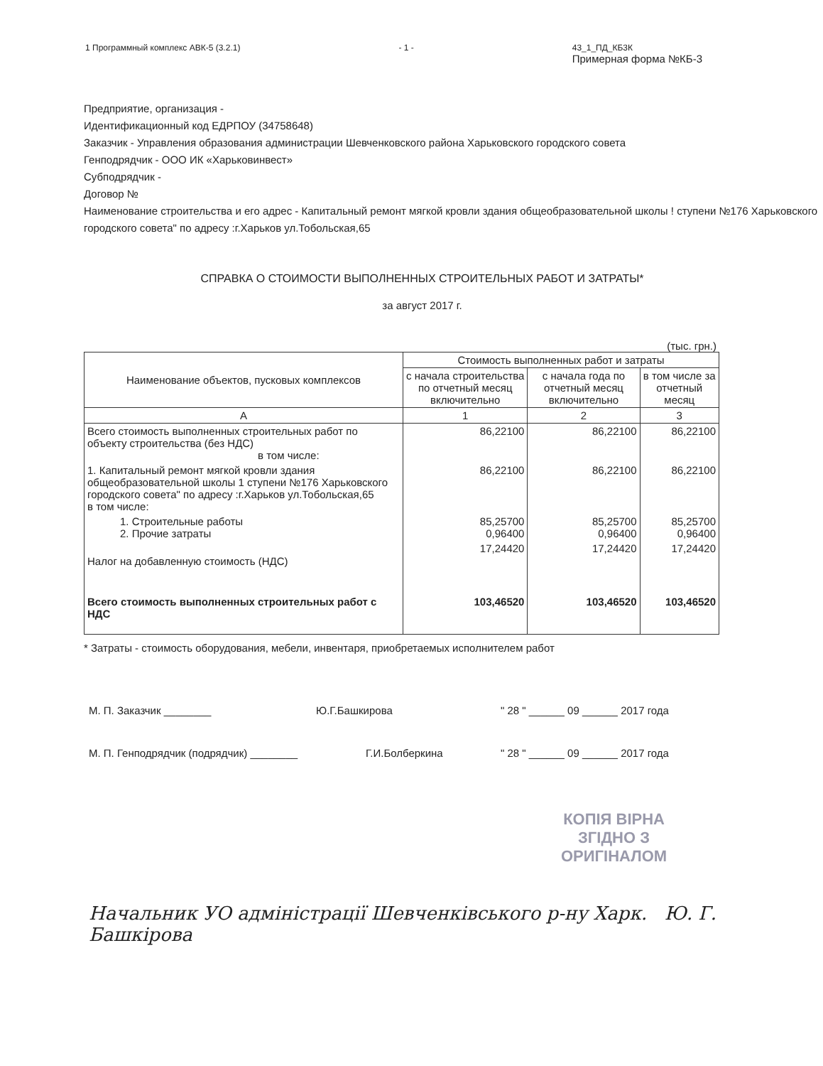1 Программный комплекс АВК-5 (3.2.1) - 1 - 43_1_ПД_КБ3К
Примерная форма №КБ-3
Предприятие, организация -
Идентификационный код ЕДРПОУ (34758648)
Заказчик - Управления образования администрации Шевченковского района Харьковского городского совета
Генподрядчик - ООО ИК «Харьковинвест»
Субподрядчик -
Договор №
Наименование строительства и его адрес - Капитальный ремонт мягкой кровли здания общеобразовательной школы ! ступени №176 Харьковского городского совета" по адресу :г.Харьков ул.Тобольская,65
СПРАВКА О СТОИМОСТИ ВЫПОЛНЕННЫХ СТРОИТЕЛЬНЫХ РАБОТ И ЗАТРАТЫ*
за август 2017 г.
(тыс. грн.)
| Наименование объектов, пусковых комплексов | Стоимость выполненных работ и затраты | | |
| --- | --- | --- | --- |
| | с начала строительства по отчетный месяц включительно | с начала года по отчетный месяц включительно | в том числе за отчетный месяц |
| А | 1 | 2 | 3 |
| Всего стоимость выполненных строительных работ по объекту строительства (без НДС) в том числе: | 86,22100 | 86,22100 | 86,22100 |
| 1. Капитальный ремонт мягкой кровли здания общеобразовательной школы 1 ступени №176 Харьковского городского совета" по адресу :г.Харьков ул.Тобольская,65 в том числе: | 86,22100 | 86,22100 | 86,22100 |
| 1. Строительные работы 2. Прочие затраты | 85,25700 0,96400 | 85,25700 0,96400 | 85,25700 0,96400 |
| Налог на добавленную стоимость (НДС) | 17,24420 | 17,24420 | 17,24420 |
| Всего стоимость выполненных строительных работ с НДС | 103,46520 | 103,46520 | 103,46520 |
* Затраты - стоимость оборудования, мебели, инвентаря, приобретаемых исполнителем работ
М. П. Заказчик ________ Ю.Г.Башкирова " 28 " ______ 09 ______ 2017 года
М. П. Генподрядчик (подрядчик) ________ Г.И.Болберкина " 28 " ______ 09 ______ 2017 года
КОПІЯ ВІРНА
ЗГІДНО З
ОРИГІНАЛОМ
Начальник УО адміністрації Шевченківського р-ну Харк. Ю. Г. Башкірова